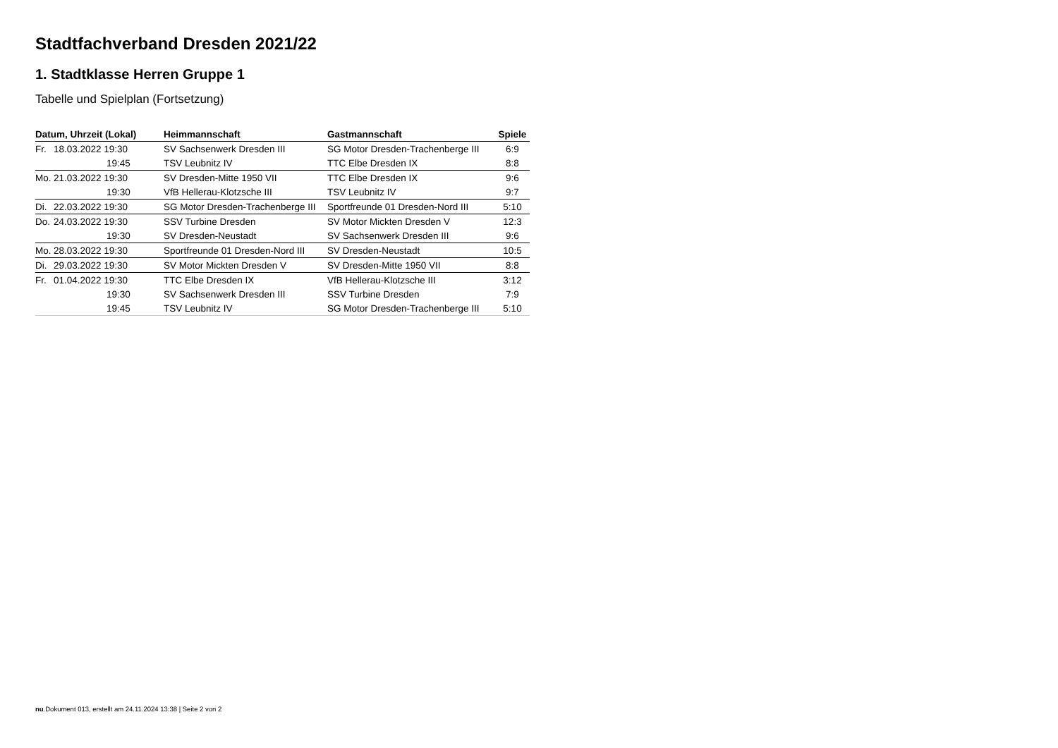Stadtfachverband Dresden 2021/22
1. Stadtklasse Herren Gruppe 1
Tabelle und Spielplan (Fortsetzung)
| Datum, Uhrzeit (Lokal) | Heimmannschaft | Gastmannschaft | Spiele |
| --- | --- | --- | --- |
| Fr. 18.03.2022 19:30 | SV Sachsenwerk Dresden III | SG Motor Dresden-Trachenberge III | 6:9 |
| 19:45 | TSV Leubnitz IV | TTC Elbe Dresden IX | 8:8 |
| Mo. 21.03.2022 19:30 | SV Dresden-Mitte 1950 VII | TTC Elbe Dresden IX | 9:6 |
| 19:30 | VfB Hellerau-Klotzsche III | TSV Leubnitz IV | 9:7 |
| Di. 22.03.2022 19:30 | SG Motor Dresden-Trachenberge III | Sportfreunde 01 Dresden-Nord III | 5:10 |
| Do. 24.03.2022 19:30 | SSV Turbine Dresden | SV Motor Mickten Dresden V | 12:3 |
| 19:30 | SV Dresden-Neustadt | SV Sachsenwerk Dresden III | 9:6 |
| Mo. 28.03.2022 19:30 | Sportfreunde 01 Dresden-Nord III | SV Dresden-Neustadt | 10:5 |
| Di. 29.03.2022 19:30 | SV Motor Mickten Dresden V | SV Dresden-Mitte 1950 VII | 8:8 |
| Fr. 01.04.2022 19:30 | TTC Elbe Dresden IX | VfB Hellerau-Klotzsche III | 3:12 |
| 19:30 | SV Sachsenwerk Dresden III | SSV Turbine Dresden | 7:9 |
| 19:45 | TSV Leubnitz IV | SG Motor Dresden-Trachenberge III | 5:10 |
nu.Dokument 013, erstellt am 24.11.2024 13:38 | Seite 2 von 2